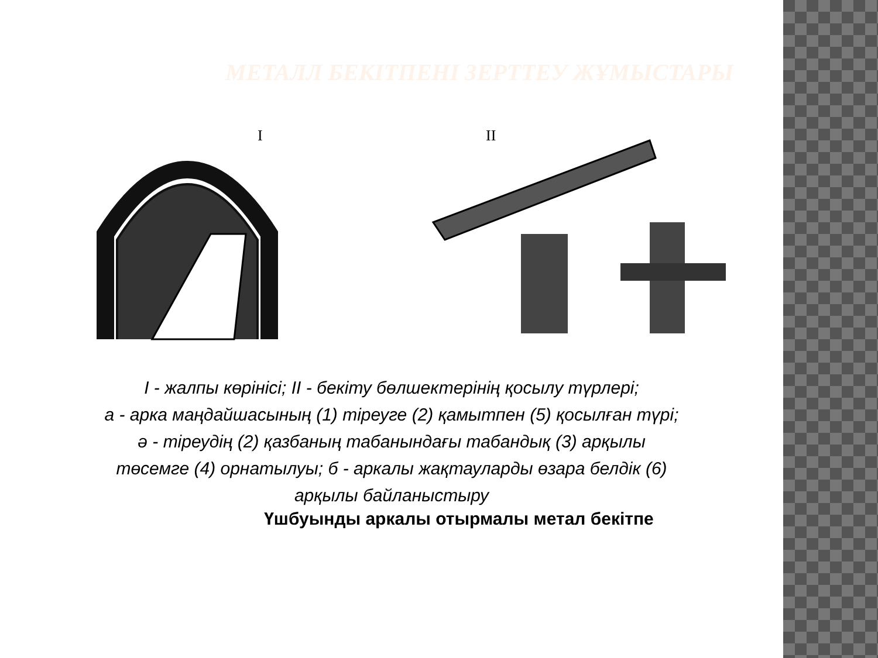МЕТАЛЛ БЕКІТПЕНІ ЗЕРТТЕУ ЖҰМЫСТАРЫ
I
II
I - жалпы көрінісі; II - бекіту бөлшектерінің қосылу түрлері;
а - арка маңдайшасының (1) тіреуге (2) қамытпен (5) қосылған түрі;
ә - тіреудің (2) қазбаның табанындағы табандық (3) арқылы
төсемге (4) орнатылуы; б - аркалы жақтауларды өзара белдік (6)
арқылы байланыстыру
Үшбуынды аркалы отырмалы метал бекітпе